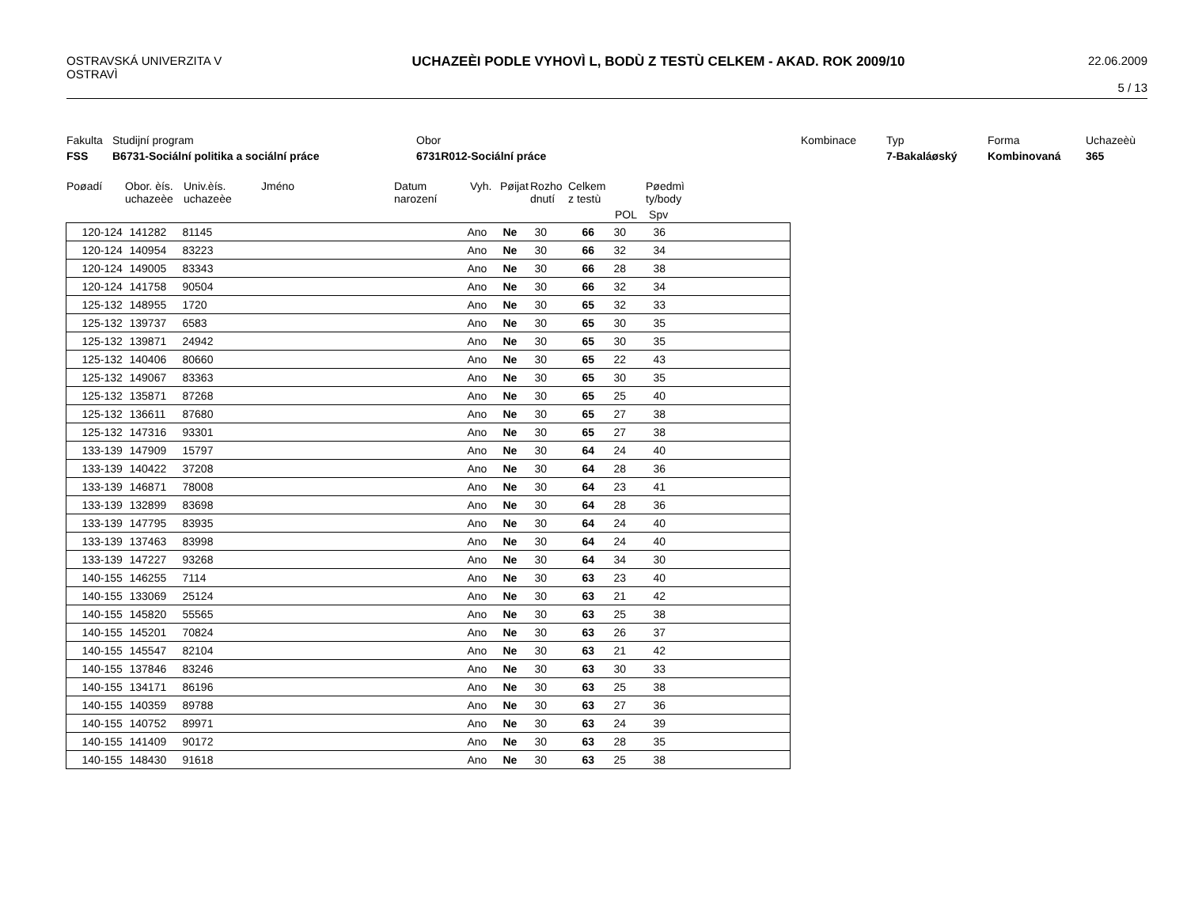OSTRAVSKÁ UNIVERZITA V OSTRAVÌ
UCHAZEÈI PODLE VYHOVÌ L, BODÙ Z TESTÙ CELKEM - AKAD. ROK 2009/10
22.06.2009
5 / 13
Fakulta
Studijní program
Obor
Kombinace
Typ
Forma
Uchazeèù
FSS
B6731-Sociální politika a sociální práce
6731R012-Sociální práce
7-Bakaláøský
Kombinovaná
365
Poøadí
Obor. èís. uchazeèe
Univ.èís. uchazeèe
Jméno
Datum narození
Vyh.
Pøijat
Rozho dnutí
Celkem z testù
Pøedmì ty/body
POL Spv
| | 120-124 | 141282 | 81145 | Ano | Ne | 30 | 66 | 30 | 36 |
| | 120-124 | 140954 | 83223 | Ano | Ne | 30 | 66 | 32 | 34 |
| | 120-124 | 149005 | 83343 | Ano | Ne | 30 | 66 | 28 | 38 |
| | 120-124 | 141758 | 90504 | Ano | Ne | 30 | 66 | 32 | 34 |
| | 125-132 | 148955 | 1720 | Ano | Ne | 30 | 65 | 32 | 33 |
| | 125-132 | 139737 | 6583 | Ano | Ne | 30 | 65 | 30 | 35 |
| | 125-132 | 139871 | 24942 | Ano | Ne | 30 | 65 | 30 | 35 |
| | 125-132 | 140406 | 80660 | Ano | Ne | 30 | 65 | 22 | 43 |
| | 125-132 | 149067 | 83363 | Ano | Ne | 30 | 65 | 30 | 35 |
| | 125-132 | 135871 | 87268 | Ano | Ne | 30 | 65 | 25 | 40 |
| | 125-132 | 136611 | 87680 | Ano | Ne | 30 | 65 | 27 | 38 |
| | 125-132 | 147316 | 93301 | Ano | Ne | 30 | 65 | 27 | 38 |
| | 133-139 | 147909 | 15797 | Ano | Ne | 30 | 64 | 24 | 40 |
| | 133-139 | 140422 | 37208 | Ano | Ne | 30 | 64 | 28 | 36 |
| | 133-139 | 146871 | 78008 | Ano | Ne | 30 | 64 | 23 | 41 |
| | 133-139 | 132899 | 83698 | Ano | Ne | 30 | 64 | 28 | 36 |
| | 133-139 | 147795 | 83935 | Ano | Ne | 30 | 64 | 24 | 40 |
| | 133-139 | 137463 | 83998 | Ano | Ne | 30 | 64 | 24 | 40 |
| | 133-139 | 147227 | 93268 | Ano | Ne | 30 | 64 | 34 | 30 |
| | 140-155 | 146255 | 7114 | Ano | Ne | 30 | 63 | 23 | 40 |
| | 140-155 | 133069 | 25124 | Ano | Ne | 30 | 63 | 21 | 42 |
| | 140-155 | 145820 | 55565 | Ano | Ne | 30 | 63 | 25 | 38 |
| | 140-155 | 145201 | 70824 | Ano | Ne | 30 | 63 | 26 | 37 |
| | 140-155 | 145547 | 82104 | Ano | Ne | 30 | 63 | 21 | 42 |
| | 140-155 | 137846 | 83246 | Ano | Ne | 30 | 63 | 30 | 33 |
| | 140-155 | 134171 | 86196 | Ano | Ne | 30 | 63 | 25 | 38 |
| | 140-155 | 140359 | 89788 | Ano | Ne | 30 | 63 | 27 | 36 |
| | 140-155 | 140752 | 89971 | Ano | Ne | 30 | 63 | 24 | 39 |
| | 140-155 | 141409 | 90172 | Ano | Ne | 30 | 63 | 28 | 35 |
| | 140-155 | 148430 | 91618 | Ano | Ne | 30 | 63 | 25 | 38 |